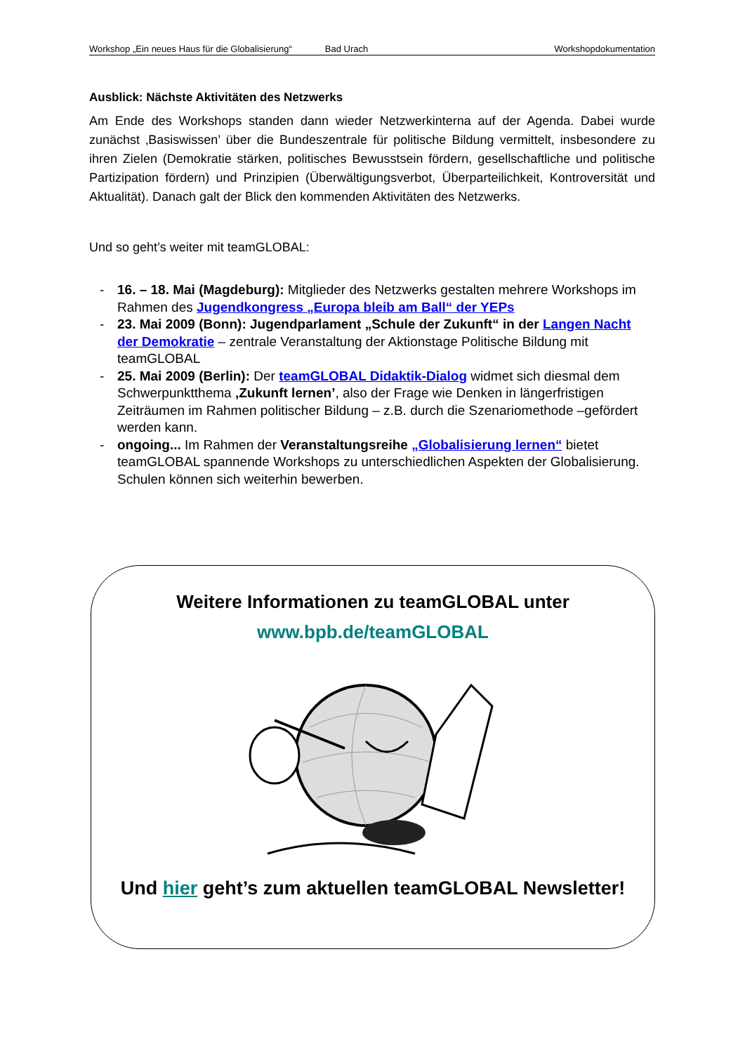Workshop „Ein neues Haus für die Globalisierung“ Bad Urach Workshopdokumentation
Ausblick: Nächste Aktivitäten des Netzwerks
Am Ende des Workshops standen dann wieder Netzwerkinterna auf der Agenda. Dabei wurde zunächst ‚Basiswissen’ über die Bundeszentrale für politische Bildung vermittelt, insbesondere zu ihren Zielen (Demokratie stärken, politisches Bewusstsein fördern, gesellschaftliche und politische Partizipation fördern) und Prinzipien (Überwältigungsverbot, Überparteilichkeit, Kontroversität und Aktualität). Danach galt der Blick den kommenden Aktivitäten des Netzwerks.
Und so geht’s weiter mit teamGLOBAL:
- 16. – 18. Mai (Magdeburg): Mitglieder des Netzwerks gestalten mehrere Workshops im Rahmen des Jugendkongress „Europa bleib am Ball“ der YEPs
- 23. Mai 2009 (Bonn): Jugendparlament „Schule der Zukunft“ in der Langen Nacht der Demokratie – zentrale Veranstaltung der Aktionstage Politische Bildung mit teamGLOBAL
- 25. Mai 2009 (Berlin): Der teamGLOBAL Didaktik-Dialog widmet sich diesmal dem Schwerpunktthema ‚Zukunft lernen’, also der Frage wie Denken in längerfristigen Zeiträumen im Rahmen politischer Bildung – z.B. durch die Szenariomethode –gefördert werden kann.
- ongoing... Im Rahmen der Veranstaltungsreihe „Globalisierung lernen“ bietet teamGLOBAL spannende Workshops zu unterschiedlichen Aspekten der Globalisierung. Schulen können sich weiterhin bewerben.
Weitere Informationen zu teamGLOBAL unter
www.bpb.de/teamGLOBAL
Und hier geht’s zum aktuellen teamGLOBAL Newsletter!